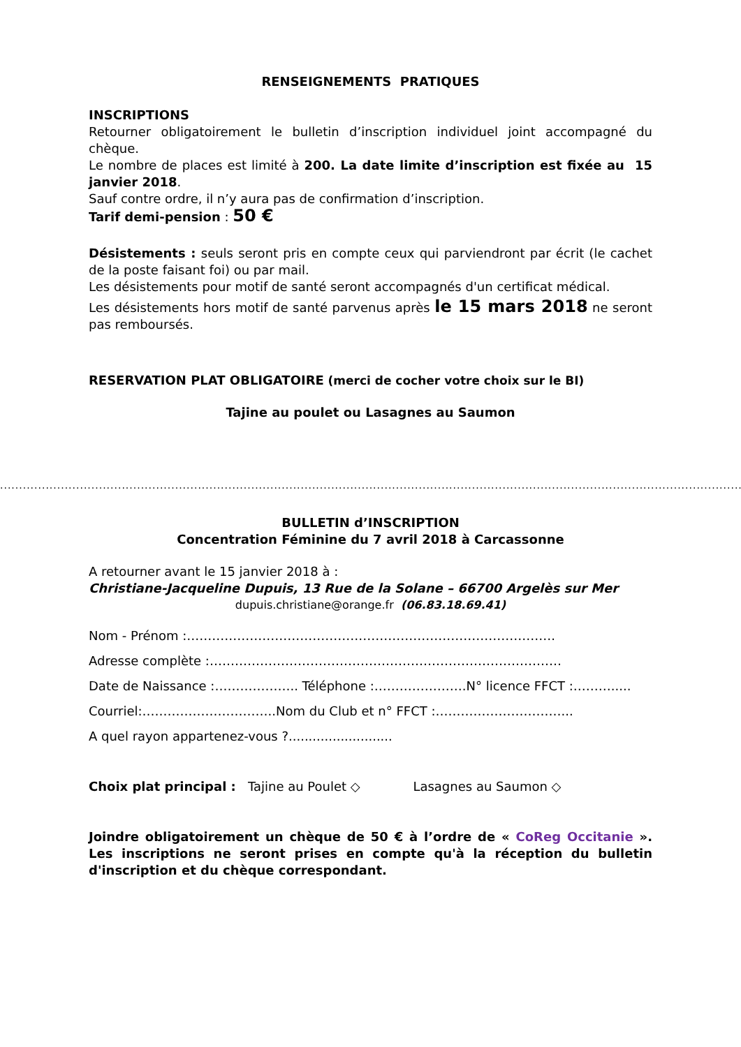RENSEIGNEMENTS PRATIQUES
INSCRIPTIONS
Retourner obligatoirement le bulletin d’inscription individuel joint accompagné du chèque.
Le nombre de places est limité à 200. La date limite d’inscription est fixée au 15 janvier 2018.
Sauf contre ordre, il n’y aura pas de confirmation d’inscription.
Tarif demi-pension : 50 €
Désistements : seuls seront pris en compte ceux qui parviendront par écrit (le cachet de la poste faisant foi) ou par mail.
Les désistements pour motif de santé seront accompagnés d'un certificat médical.
Les désistements hors motif de santé parvenus après le 15 mars 2018 ne seront pas remboursés.
RESERVATION PLAT OBLIGATOIRE (merci de cocher votre choix sur le BI)
Tajine au poulet ou Lasagnes au Saumon
..........................................................................................................................................................................................................................
BULLETIN d’INSCRIPTION
Concentration Féminine du 7 avril 2018 à Carcassonne
A retourner avant le 15 janvier 2018 à :
Christiane-Jacqueline Dupuis, 13 Rue de la Solane – 66700 Argelès sur Mer
dupuis.christiane@orange.fr (06.83.18.69.41)
Nom - Prénom :…………………………………………………………………………….
Adresse complète :…………………………………………………………………………
Date de Naissance :……………….. Téléphone :………………….N° licence FFCT :……….....
Courriel:…………………………..Nom du Club et n° FFCT :…………………………...
A quel rayon appartenez-vous ?..........................
Choix plat principal : Tajine au Poulet ◇ Lasagnes au Saumon ◇
Joindre obligatoirement un chèque de 50 € à l’ordre de « CoReg Occitanie ». Les inscriptions ne seront prises en compte qu'à la réception du bulletin d'inscription et du chèque correspondant.